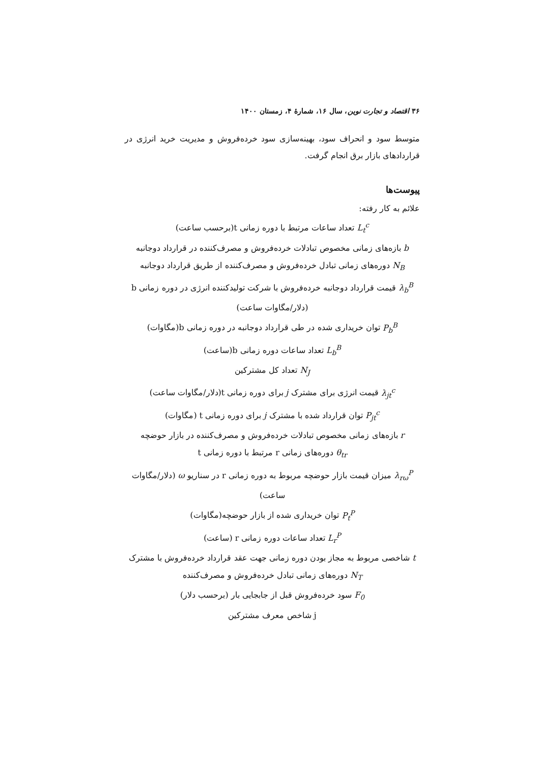۳۶ اقتصاد و تجارت نوین، سال ۱۶، شمارهٔ ۴، زمستان ۱۴۰۰
متوسط سود و انحراف سود، بهینه‌سازی سود خرده‌فروش و مدیریت خرید انرژی در قراردادهای بازار برق انجام گرفت.
پیوست‌ها
علائم به کار رفته:
L<sub>t</sub><sup>c</sup> تعداد ساعات مرتبط با دوره زمانی t(برحسب ساعت)
b بازه‌های زمانی مخصوص تبادلات خرده‌فروش و مصرف‌کننده در قرارداد دوجانبه
N<sub>B</sub> دوره‌های زمانی تبادل خرده‌فروش و مصرف‌کننده از طریق قرارداد دوجانبه
λ<sub>b</sub><sup>B</sup> قیمت قرارداد دوجانبه خرده‌فروش با شرکت تولیدکننده انرژی در دوره زمانی b (دلار/مگاوات ساعت)
P<sub>b</sub><sup>B</sup> توان خریداری شده در طی قرارداد دوجانبه در دوره زمانی b(مگاوات)
L<sub>b</sub><sup>B</sup> تعداد ساعات دوره زمانی b(ساعت)
N<sub>J</sub> تعداد کل مشترکین
λ<sub>jt</sub><sup>c</sup> قیمت انرژی برای مشترک j برای دوره زمانی t(دلار/مگاوات ساعت)
P<sub>jt</sub><sup>c</sup> توان قرارداد شده با مشترک j برای دوره زمانی t (مگاوات)
r بازه‌های زمانی مخصوص تبادلات خرده‌فروش و مصرف‌کننده در بازار حوضچه
θ<sub>tr</sub> دوره‌های زمانی r مرتبط با دوره زمانی t
λ<sub>rω</sub><sup>P</sup> میزان قیمت بازار حوضچه مربوط به دوره زمانی r در سناریو ω (دلار/مگاوات ساعت)
P<sub>t</sub><sup>P</sup> توان خریداری شده از بازار حوضچه(مگاوات)
L<sub>r</sub><sup>P</sup> تعداد ساعات دوره زمانی r (ساعت)
t شاخصی مربوط به مجاز بودن دوره زمانی جهت عقد قرارداد خرده‌فروش با مشترک
N<sub>T</sub> دوره‌های زمانی تبادل خرده‌فروش و مصرف‌کننده
F<sub>0</sub> سود خرده‌فروش قبل از جابجایی بار (برحسب دلار)
j شاخص معرف مشترکین